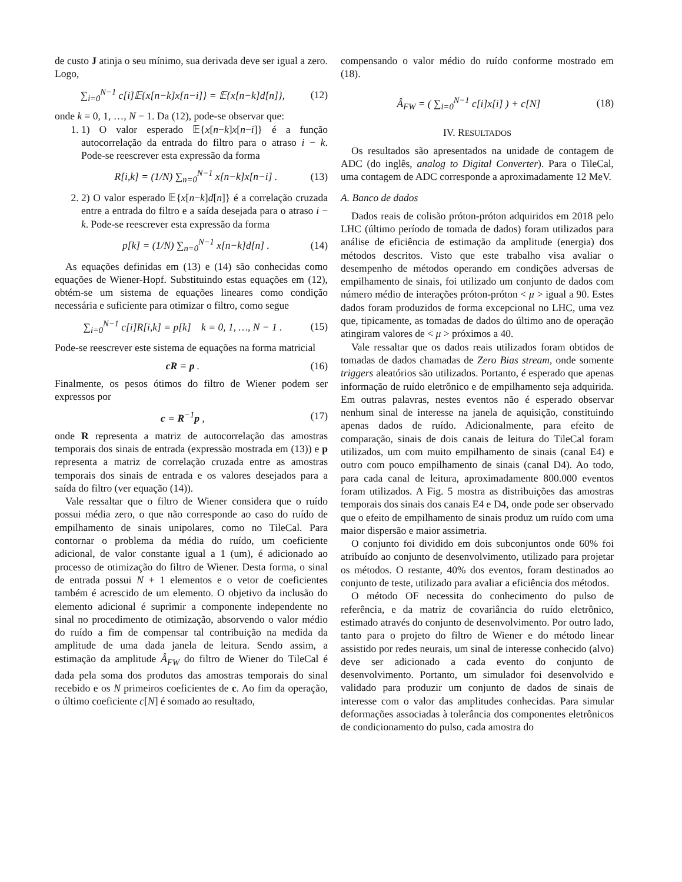de custo J atinja o seu mínimo, sua derivada deve ser igual a zero. Logo,
∑<sub>i=0</sub><sup>N−1</sup> c[i]𝔼{x[n−k]x[n−i]} = 𝔼{x[n−k]d[n]}, (12)
onde k = 0, 1, …, N − 1. Da (12), pode-se observar que:
1. 1) O valor esperado 𝔼{x[n−k]x[n−i]} é a função autocorrelação da entrada do filtro para o atraso i − k. Pode-se reescrever esta expressão da forma
R[i,k] = (1/N) ∑<sub>n=0</sub><sup>N−1</sup> x[n−k]x[n−i] . (13)
2. 2) O valor esperado 𝔼{x[n−k]d[n]} é a correlação cruzada entre a entrada do filtro e a saída desejada para o atraso i − k. Pode-se reescrever esta expressão da forma
p[k] = (1/N) ∑<sub>n=0</sub><sup>N−1</sup> x[n−k]d[n] . (14)
As equações definidas em (13) e (14) são conhecidas como equações de Wiener-Hopf. Substituindo estas equações em (12), obtém-se um sistema de equações lineares como condição necessária e suficiente para otimizar o filtro, como segue
∑<sub>i=0</sub><sup>N−1</sup> c[i]R[i,k] = p[k] k = 0, 1, …, N − 1 . (15)
Pode-se reescrever este sistema de equações na forma matricial
cR = p . (16)
Finalmente, os pesos ótimos do filtro de Wiener podem ser expressos por
c = R<sup>−1</sup>p , (17)
onde R representa a matriz de autocorrelação das amostras temporais dos sinais de entrada (expressão mostrada em (13)) e p representa a matriz de correlação cruzada entre as amostras temporais dos sinais de entrada e os valores desejados para a saída do filtro (ver equação (14)).
Vale ressaltar que o filtro de Wiener considera que o ruído possui média zero, o que não corresponde ao caso do ruído de empilhamento de sinais unipolares, como no TileCal. Para contornar o problema da média do ruído, um coeficiente adicional, de valor constante igual a 1 (um), é adicionado ao processo de otimização do filtro de Wiener. Desta forma, o sinal de entrada possui N + 1 elementos e o vetor de coeficientes também é acrescido de um elemento. O objetivo da inclusão do elemento adicional é suprimir a componente independente no sinal no procedimento de otimização, absorvendo o valor médio do ruído a fim de compensar tal contribuição na medida da amplitude de uma dada janela de leitura. Sendo assim, a estimação da amplitude Â<sub>FW</sub> do filtro de Wiener do TileCal é dada pela soma dos produtos das amostras temporais do sinal recebido e os N primeiros coeficientes de c. Ao fim da operação, o último coeficiente c[N] é somado ao resultado,
compensando o valor médio do ruído conforme mostrado em (18).
Â<sub>FW</sub> = ( ∑<sub>i=0</sub><sup>N−1</sup> c[i]x[i] ) + c[N] (18)
IV. RESULTADOS
Os resultados são apresentados na unidade de contagem de ADC (do inglês, analog to Digital Converter). Para o TileCal, uma contagem de ADC corresponde a aproximadamente 12 MeV.
A. Banco de dados
Dados reais de colisão próton-próton adquiridos em 2018 pelo LHC (último período de tomada de dados) foram utilizados para análise de eficiência de estimação da amplitude (energia) dos métodos descritos. Visto que este trabalho visa avaliar o desempenho de métodos operando em condições adversas de empilhamento de sinais, foi utilizado um conjunto de dados com número médio de interações próton-próton < μ > igual a 90. Estes dados foram produzidos de forma excepcional no LHC, uma vez que, tipicamente, as tomadas de dados do último ano de operação atingiram valores de < μ > próximos a 40.
Vale ressaltar que os dados reais utilizados foram obtidos de tomadas de dados chamadas de Zero Bias stream, onde somente triggers aleatórios são utilizados. Portanto, é esperado que apenas informação de ruído eletrônico e de empilhamento seja adquirida. Em outras palavras, nestes eventos não é esperado observar nenhum sinal de interesse na janela de aquisição, constituindo apenas dados de ruído. Adicionalmente, para efeito de comparação, sinais de dois canais de leitura do TileCal foram utilizados, um com muito empilhamento de sinais (canal E4) e outro com pouco empilhamento de sinais (canal D4). Ao todo, para cada canal de leitura, aproximadamente 800.000 eventos foram utilizados. A Fig. 5 mostra as distribuições das amostras temporais dos sinais dos canais E4 e D4, onde pode ser observado que o efeito de empilhamento de sinais produz um ruído com uma maior dispersão e maior assimetria.
O conjunto foi dividido em dois subconjuntos onde 60% foi atribuído ao conjunto de desenvolvimento, utilizado para projetar os métodos. O restante, 40% dos eventos, foram destinados ao conjunto de teste, utilizado para avaliar a eficiência dos métodos.
O método OF necessita do conhecimento do pulso de referência, e da matriz de covariância do ruído eletrônico, estimado através do conjunto de desenvolvimento. Por outro lado, tanto para o projeto do filtro de Wiener e do método linear assistido por redes neurais, um sinal de interesse conhecido (alvo) deve ser adicionado a cada evento do conjunto de desenvolvimento. Portanto, um simulador foi desenvolvido e validado para produzir um conjunto de dados de sinais de interesse com o valor das amplitudes conhecidas. Para simular deformações associadas à tolerância dos componentes eletrônicos de condicionamento do pulso, cada amostra do